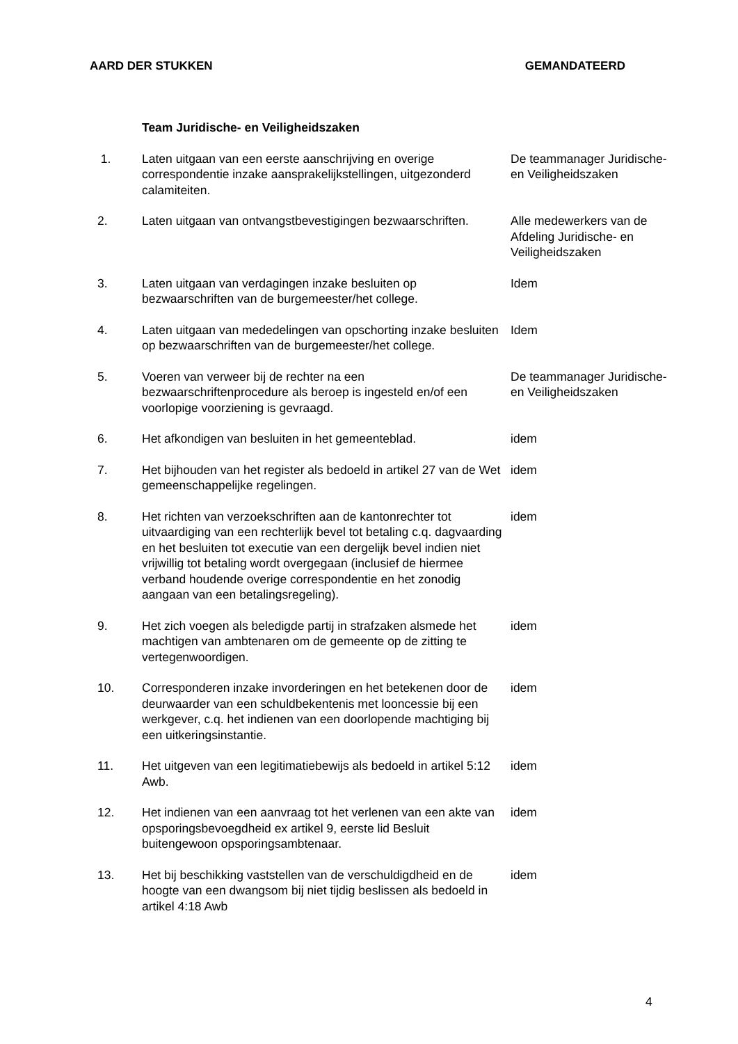AARD DER STUKKEN GEMANDATEERD
| | Team Juridische- en Veiligheidszaken | |
| 1. | Laten uitgaan van een eerste aanschrijving en overige correspondentie inzake aansprakelijkstellingen, uitgezonderd calamiteiten. | De teammanager Juridische- en Veiligheidszaken |
| 2. | Laten uitgaan van ontvangstbevestigingen bezwaarschriften. | Alle medewerkers van de Afdeling Juridische- en Veiligheidszaken |
| 3. | Laten uitgaan van verdagingen inzake besluiten op bezwaarschriften van de burgemeester/het college. | Idem |
| 4. | Laten uitgaan van mededelingen van opschorting inzake besluiten op bezwaarschriften van de burgemeester/het college. | Idem |
| 5. | Voeren van verweer bij de rechter na een bezwaarschriftenprocedure als beroep is ingesteld en/of een voorlopige voorziening is gevraagd. | De teammanager Juridische- en Veiligheidszaken |
| 6. | Het afkondigen van besluiten in het gemeenteblad. | idem |
| 7. | Het bijhouden van het register als bedoeld in artikel 27 van de Wet gemeenschappelijke regelingen. | idem |
| 8. | Het richten van verzoekschriften aan de kantonrechter tot uitvaardiging van een rechterlijk bevel tot betaling c.q. dagvaarding en het besluiten tot executie van een dergelijk bevel indien niet vrijwillig tot betaling wordt overgegaan (inclusief de hiermee verband houdende overige correspondentie en het zonodig aangaan van een betalingsregeling). | idem |
| 9. | Het zich voegen als beledigde partij in strafzaken alsmede het machtigen van ambtenaren om de gemeente op de zitting te vertegenwoordigen. | idem |
| 10. | Corresponderen inzake invorderingen en het betekenen door de deurwaarder van een schuldbekentenis met looncessie bij een werkgever, c.q. het indienen van een doorlopende machtiging bij een uitkeringsinstantie. | idem |
| 11. | Het uitgeven van een legitimatiebewijs als bedoeld in artikel 5:12 Awb. | idem |
| 12. | Het indienen van een aanvraag tot het verlenen van een akte van opsporingsbevoegdheid ex artikel 9, eerste lid Besluit buitengewoon opsporingsambtenaar. | idem |
| 13. | Het bij beschikking vaststellen van de verschuldigdheid en de hoogte van een dwangsom bij niet tijdig beslissen als bedoeld in artikel 4:18 Awb | idem |
4